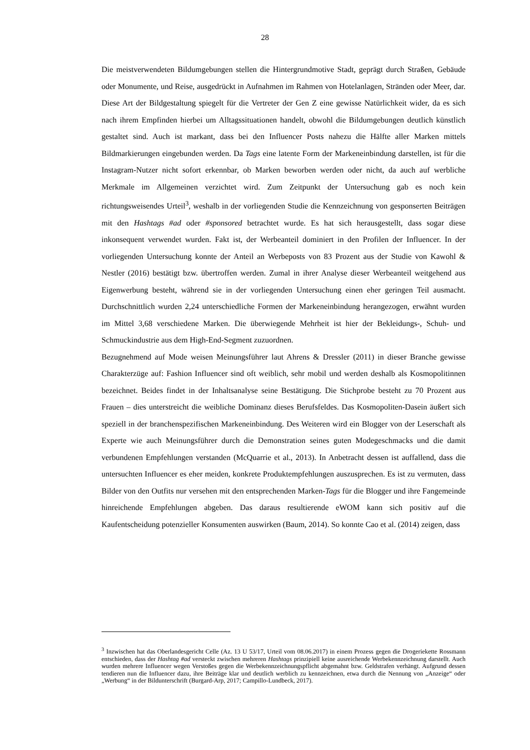28
Die meistverwendeten Bildumgebungen stellen die Hintergrundmotive Stadt, geprägt durch Straßen, Gebäude oder Monumente, und Reise, ausgedrückt in Aufnahmen im Rahmen von Hotelanlagen, Stränden oder Meer, dar. Diese Art der Bildgestaltung spiegelt für die Vertreter der Gen Z eine gewisse Natürlichkeit wider, da es sich nach ihrem Empfinden hierbei um Alltagssituationen handelt, obwohl die Bildumgebungen deutlich künstlich gestaltet sind. Auch ist markant, dass bei den Influencer Posts nahezu die Hälfte aller Marken mittels Bildmarkierungen eingebunden werden. Da Tags eine latente Form der Markeneinbindung darstellen, ist für die Instagram-Nutzer nicht sofort erkennbar, ob Marken beworben werden oder nicht, da auch auf werbliche Merkmale im Allgemeinen verzichtet wird. Zum Zeitpunkt der Untersuchung gab es noch kein richtungsweisendes Urteil<sup>3</sup>, weshalb in der vorliegenden Studie die Kennzeichnung von gesponserten Beiträgen mit den Hashtags #ad oder #sponsored betrachtet wurde. Es hat sich herausgestellt, dass sogar diese inkonsequent verwendet wurden. Fakt ist, der Werbeanteil dominiert in den Profilen der Influencer. In der vorliegenden Untersuchung konnte der Anteil an Werbeposts von 83 Prozent aus der Studie von Kawohl & Nestler (2016) bestätigt bzw. übertroffen werden. Zumal in ihrer Analyse dieser Werbeanteil weitgehend aus Eigenwerbung besteht, während sie in der vorliegenden Untersuchung einen eher geringen Teil ausmacht. Durchschnittlich wurden 2,24 unterschiedliche Formen der Markeneinbindung herangezogen, erwähnt wurden im Mittel 3,68 verschiedene Marken. Die überwiegende Mehrheit ist hier der Bekleidungs-, Schuh- und Schmuckindustrie aus dem High-End-Segment zuzuordnen.
Bezugnehmend auf Mode weisen Meinungsführer laut Ahrens & Dressler (2011) in dieser Branche gewisse Charakterzüge auf: Fashion Influencer sind oft weiblich, sehr mobil und werden deshalb als Kosmopolitinnen bezeichnet. Beides findet in der Inhaltsanalyse seine Bestätigung. Die Stichprobe besteht zu 70 Prozent aus Frauen – dies unterstreicht die weibliche Dominanz dieses Berufsfeldes. Das Kosmopoliten-Dasein äußert sich speziell in der branchenspezifischen Markeneinbindung. Des Weiteren wird ein Blogger von der Leserschaft als Experte wie auch Meinungsführer durch die Demonstration seines guten Modegeschmacks und die damit verbundenen Empfehlungen verstanden (McQuarrie et al., 2013). In Anbetracht dessen ist auffallend, dass die untersuchten Influencer es eher meiden, konkrete Produktempfehlungen auszusprechen. Es ist zu vermuten, dass Bilder von den Outfits nur versehen mit den entsprechenden Marken-Tags für die Blogger und ihre Fangemeinde hinreichende Empfehlungen abgeben. Das daraus resultierende eWOM kann sich positiv auf die Kaufentscheidung potenzieller Konsumenten auswirken (Baum, 2014). So konnte Cao et al. (2014) zeigen, dass
<sup>3</sup> Inzwischen hat das Oberlandesgericht Celle (Az. 13 U 53/17, Urteil vom 08.06.2017) in einem Prozess gegen die Drogeriekette Rossmann entschieden, dass der Hashtag #ad versteckt zwischen mehreren Hashtags prinzipiell keine ausreichende Werbekennzeichnung darstellt. Auch wurden mehrere Influencer wegen Verstoßes gegen die Werbekennzeichnungspflicht abgemahnt bzw. Geldstrafen verhängt. Aufgrund dessen tendieren nun die Influencer dazu, ihre Beiträge klar und deutlich werblich zu kennzeichnen, etwa durch die Nennung von „Anzeige“ oder „Werbung“ in der Bildunterschrift (Burgard-Arp, 2017; Campillo-Lundbeck, 2017).